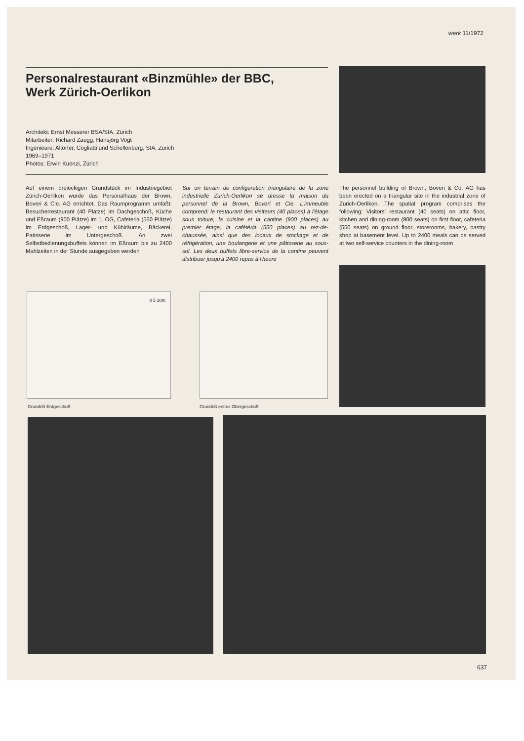werk 11/1972
Personalrestaurant «Binzmühle» der BBC,
Werk Zürich-Oerlikon
Architekt: Ernst Messerer BSA/SIA, Zürich
Mitarbeiter: Richard Zaugg, Hansjörg Vogt
Ingenieure: Altorfer, Cogliatti und Schellenberg, SIA, Zürich
1969–1971
Photos: Erwin Küenzi, Zürich
Auf einem dreieckigen Grundstück im Industriegebiet Zürich-Oerlikon wurde das Personalhaus der Brown, Boveri & Cie. AG errichtet. Das Raumprogramm umfaßt: Besucherrestaurant (40 Plätze) im Dachgeschoß, Küche und Eßraum (900 Plätze) im 1. OG, Cafeteria (550 Plätze) im Erdgeschoß, Lager- und Kühlräume, Bäckerei, Patisserie im Untergeschoß. An zwei Selbstbedienungsbuffets können im Eßraum bis zu 2400 Mahlzeiten in der Stunde ausgegeben werden
Sur un terrain de configuration triangulaire de la zone industrielle Zurich-Oerlikon se dresse la maison du personnel de la Brown, Boveri et Cie. L'immeuble comprend: le restaurant des visiteurs (40 places) à l'étage sous toiture, la cuisine et la cantine (900 places) au premier étage, la cafétéria (550 places) au rez-de-chaussée, ainsi que des locaux de stockage et de réfrigération, une boulangerie et une pâtisserie au sous-sol. Les deux buffets libre-service de la cantine peuvent distribuer jusqu'à 2400 repas à l'heure
The personnel building of Brown, Boveri & Co. AG has been erected on a triangular site in the industrial zone of Zurich-Oerlikon. The spatial program comprises the following: Visitors' restaurant (40 seats) on attic floor, kitchen and dining-room (900 seats) on first floor, cafeteria (550 seats) on ground floor, storerooms, bakery, pastry shop at basement level. Up to 2400 meals can be served at two self-service counters in the dining-room
0 5 10m
Grundriß Erdgeschoß Grundriß erstes Obergeschoß
637